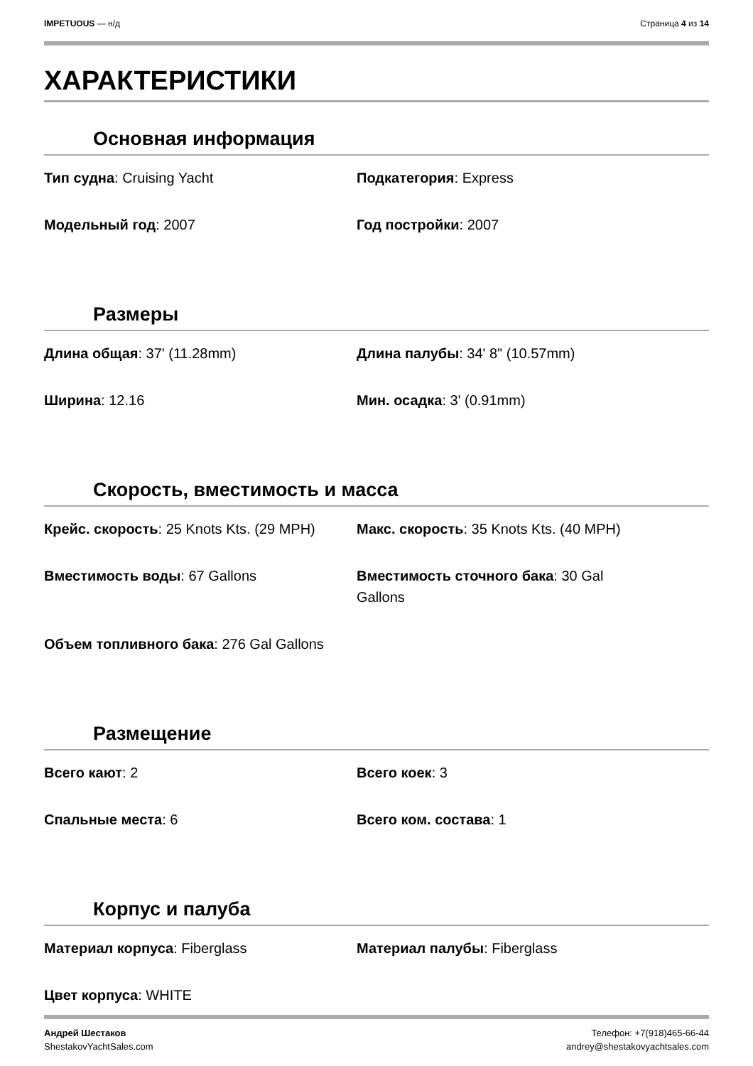IMPETUOUS — н/д Страница 4 из 14
ХАРАКТЕРИСТИКИ
Основная информация
Тип судна: Cruising Yacht
Подкатегория: Express
Модельный год: 2007
Год постройки: 2007
Размеры
Длина общая: 37' (11.28mm)
Длина палубы: 34' 8" (10.57mm)
Ширина: 12.16
Мин. осадка: 3' (0.91mm)
Скорость, вместимость и масса
Крейс. скорость: 25 Knots Kts. (29 MPH)
Макс. скорость: 35 Knots Kts. (40 MPH)
Вместимость воды: 67 Gallons
Вместимость сточного бака: 30 Gal Gallons
Объем топливного бака: 276 Gal Gallons
Размещение
Всего кают: 2
Всего коек: 3
Спальные места: 6
Всего ком. состава: 1
Корпус и палуба
Материал корпуса: Fiberglass
Материал палубы: Fiberglass
Цвет корпуса: WHITE
Андрей Шестаков
ShestakovYachtSales.com
Телефон: +7(918)465-66-44
andrey@shestakovyachtsales.com